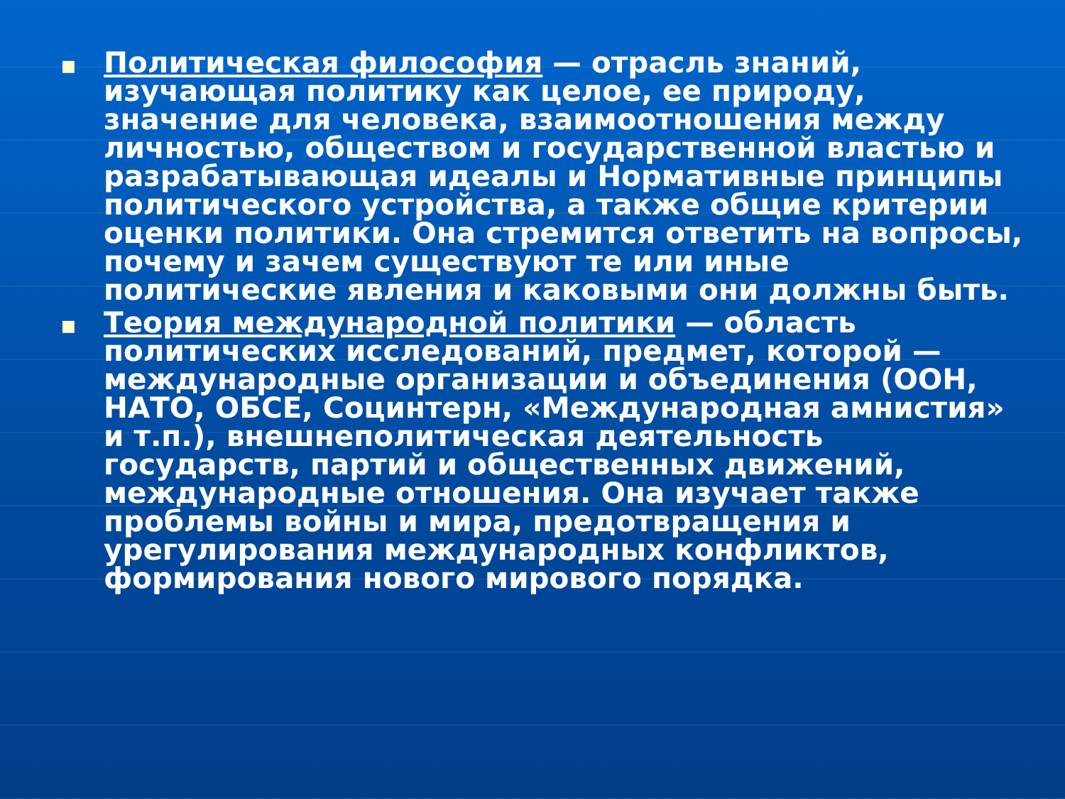■
Политическая философия — отрасль знаний, изучающая политику как целое, ее природу, значение для человека, взаимоотношения между личностью, обществом и государственной властью и разрабатывающая идеалы и Нормативные принципы политического устройства, а также общие критерии оценки политики. Она стремится ответить на вопросы, почему и зачем существуют те или иные политические явления и каковыми они должны быть.
■
Теория международной политики — область политических исследований, предмет, которой — международные организации и объединения (ООН, НАТО, ОБСЕ, Социнтерн, «Международная амнистия» и т.п.), внешнеполитическая деятельность государств, партий и общественных движений, международные отношения. Она изучает также проблемы войны и мира, предотвращения и урегулирования международных конфликтов, формирования нового мирового порядка.